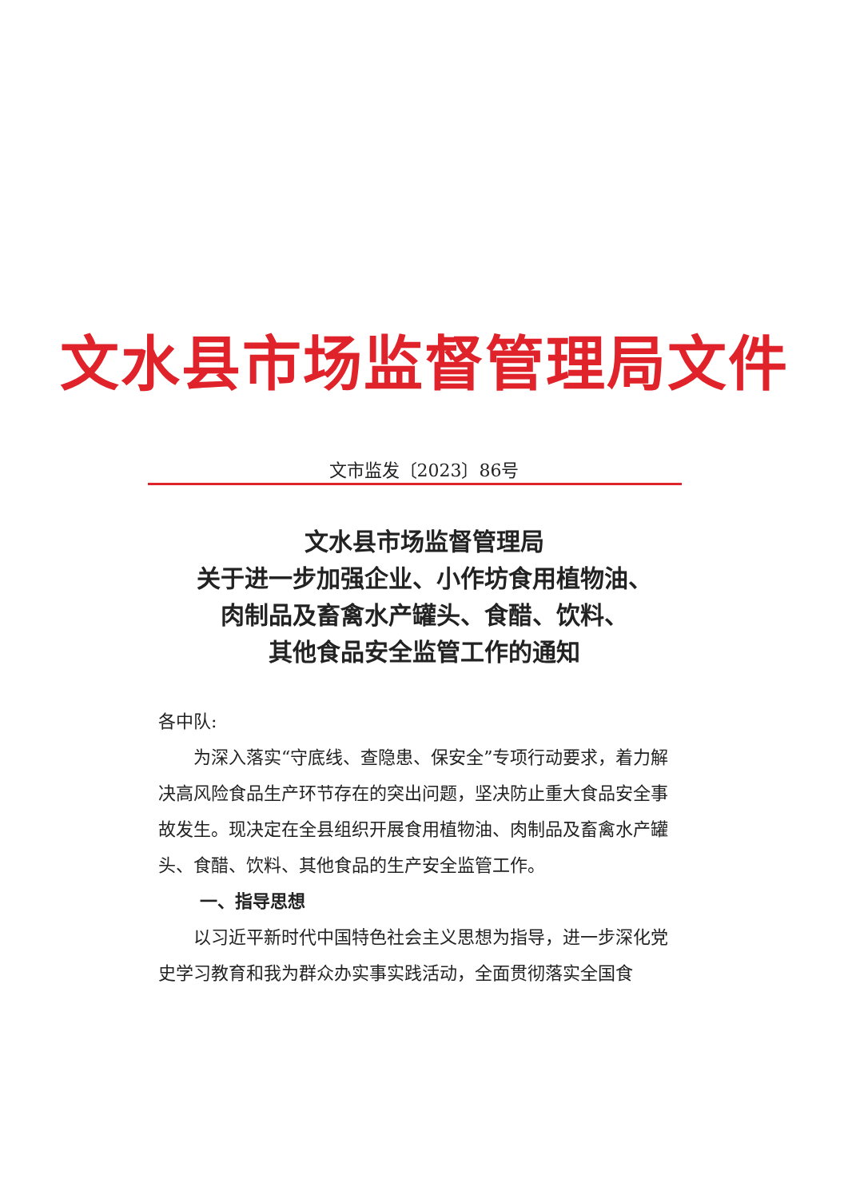文水县市场监督管理局文件
文市监发〔2023〕86号
文水县市场监督管理局
关于进一步加强企业、小作坊食用植物油、
肉制品及畜禽水产罐头、食醋、饮料、
其他食品安全监管工作的通知
各中队:
为深入落实“守底线、查隐患、保安全”专项行动要求，着力解决高风险食品生产环节存在的突出问题，坚决防止重大食品安全事故发生。现决定在全县组织开展食用植物油、肉制品及畜禽水产罐头、食醋、饮料、其他食品的生产安全监管工作。
一、指导思想
以习近平新时代中国特色社会主义思想为指导，进一步深化党史学习教育和我为群众办实事实践活动，全面贯彻落实全国食